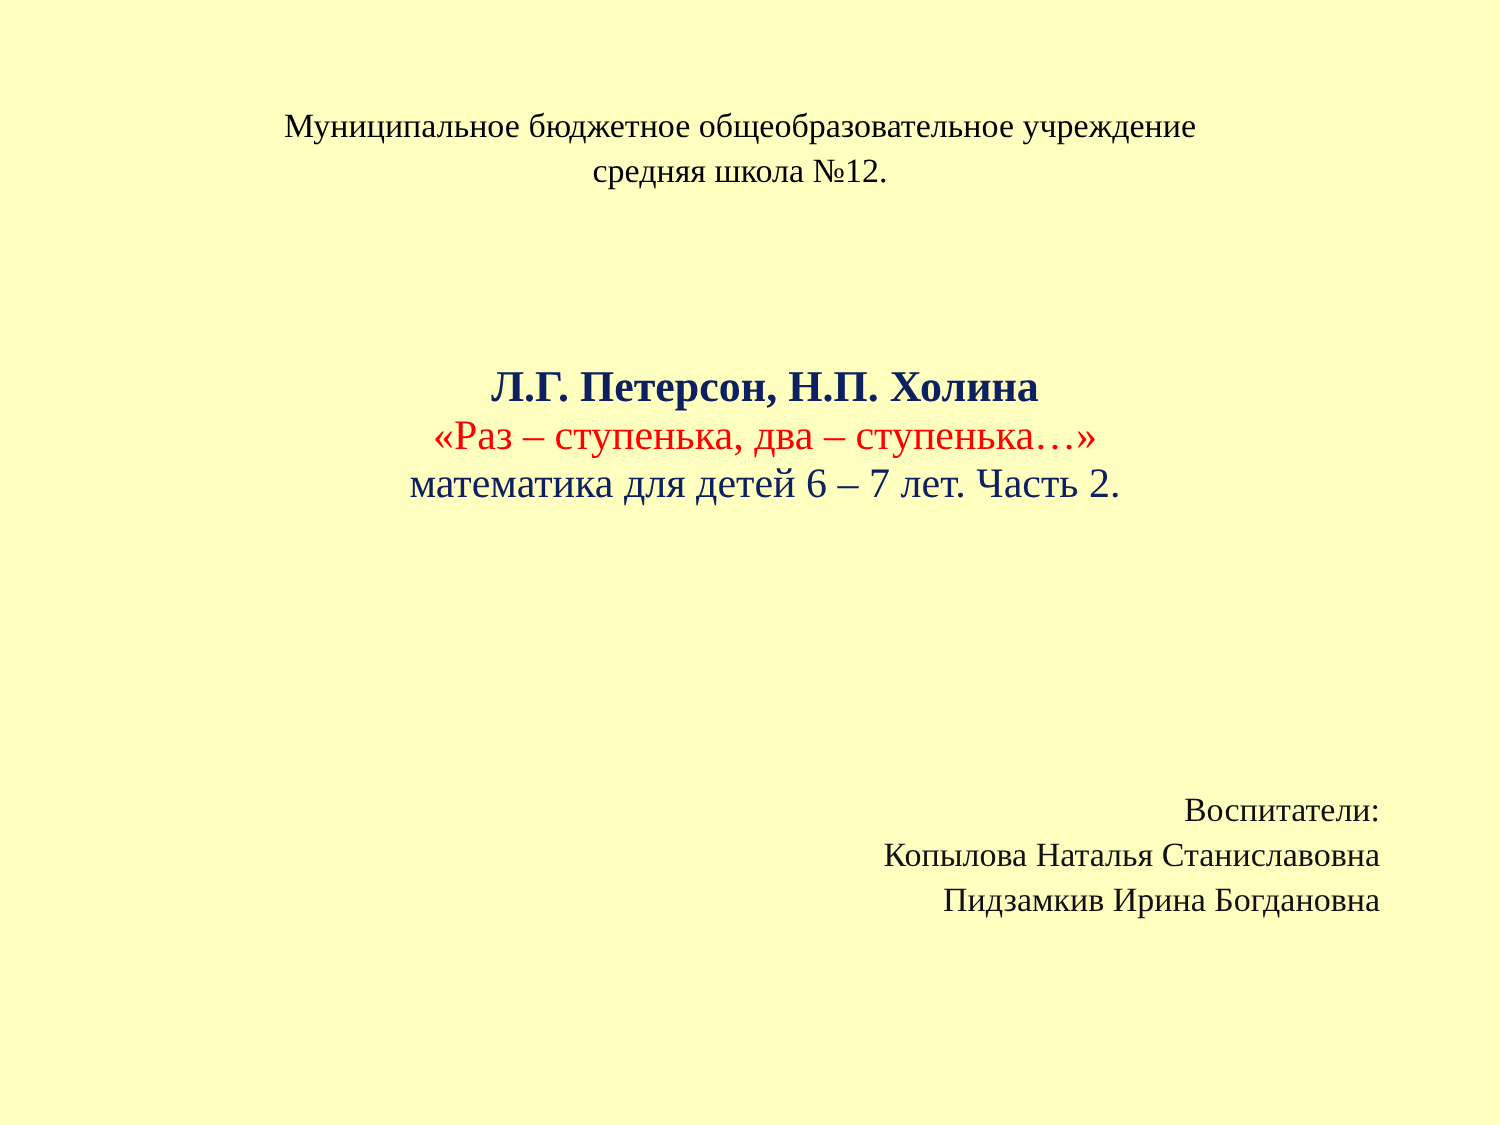Муниципальное бюджетное общеобразовательное учреждение
средняя школа №12.
Л.Г. Петерсон, Н.П. Холина
«Раз – ступенька, два – ступенька…»
математика для детей 6 – 7 лет. Часть 2.
Воспитатели:
Копылова Наталья Станиславовна
Пидзамкив Ирина Богдановна